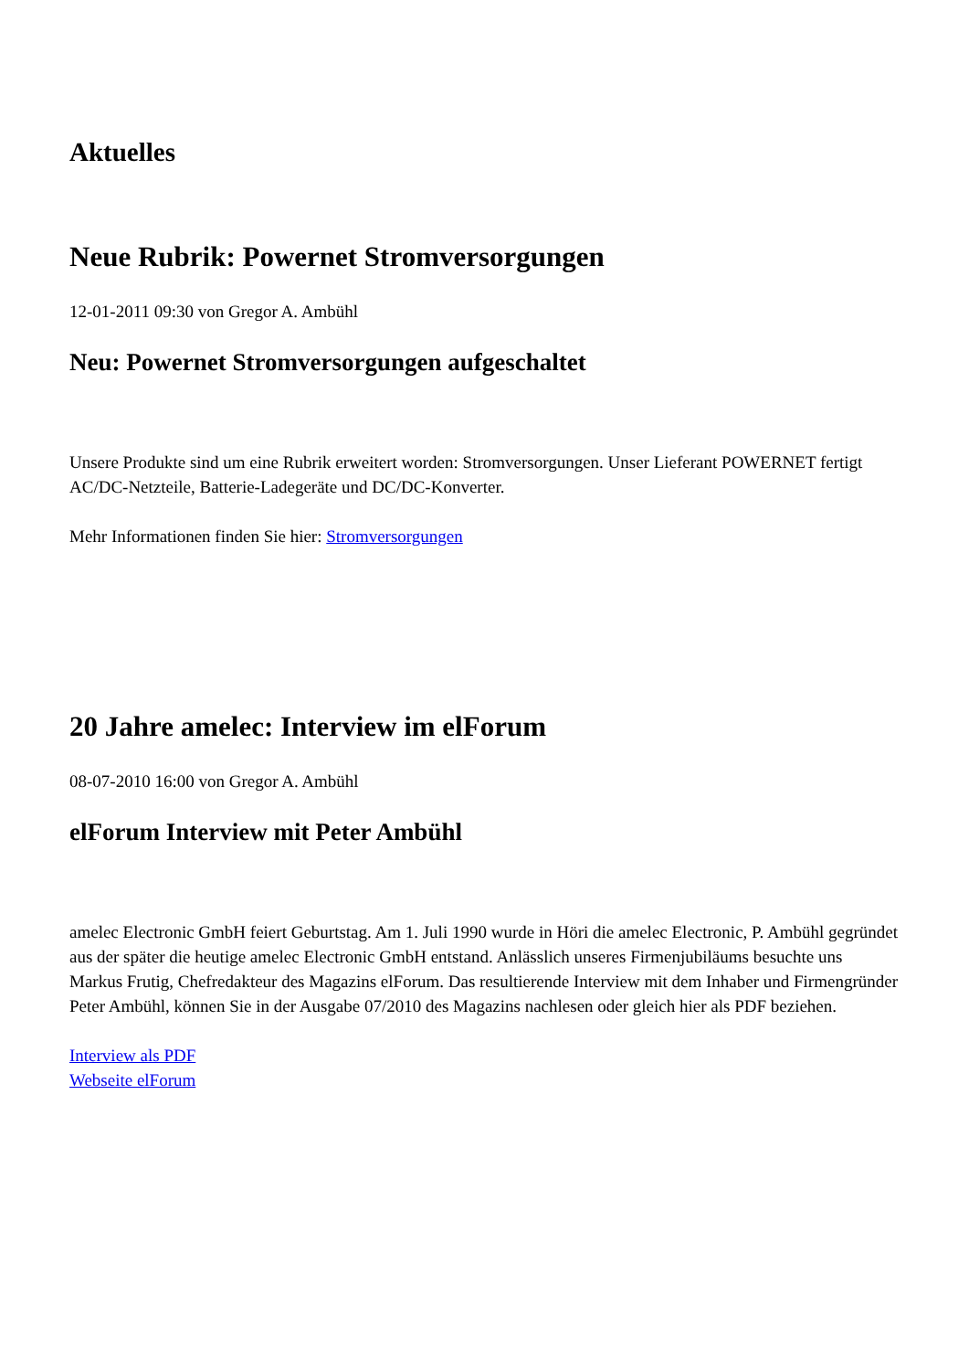Aktuelles
Neue Rubrik: Powernet Stromversorgungen
12-01-2011 09:30 von Gregor A. Ambühl
Neu: Powernet Stromversorgungen aufgeschaltet
Unsere Produkte sind um eine Rubrik erweitert worden: Stromversorgungen. Unser Lieferant POWERNET fertigt AC/DC-Netzteile, Batterie-Ladegeräte und DC/DC-Konverter.
Mehr Informationen finden Sie hier: Stromversorgungen
20 Jahre amelec: Interview im elForum
08-07-2010 16:00 von Gregor A. Ambühl
elForum Interview mit Peter Ambühl
amelec Electronic GmbH feiert Geburtstag. Am 1. Juli 1990 wurde in Höri die amelec Electronic, P. Ambühl gegründet aus der später die heutige amelec Electronic GmbH entstand. Anlässlich unseres Firmenjubiläums besuchte uns Markus Frutig, Chefredakteur des Magazins elForum. Das resultierende Interview mit dem Inhaber und Firmengründer Peter Ambühl, können Sie in der Ausgabe 07/2010 des Magazins nachlesen oder gleich hier als PDF beziehen.
Interview als PDF
Webseite elForum